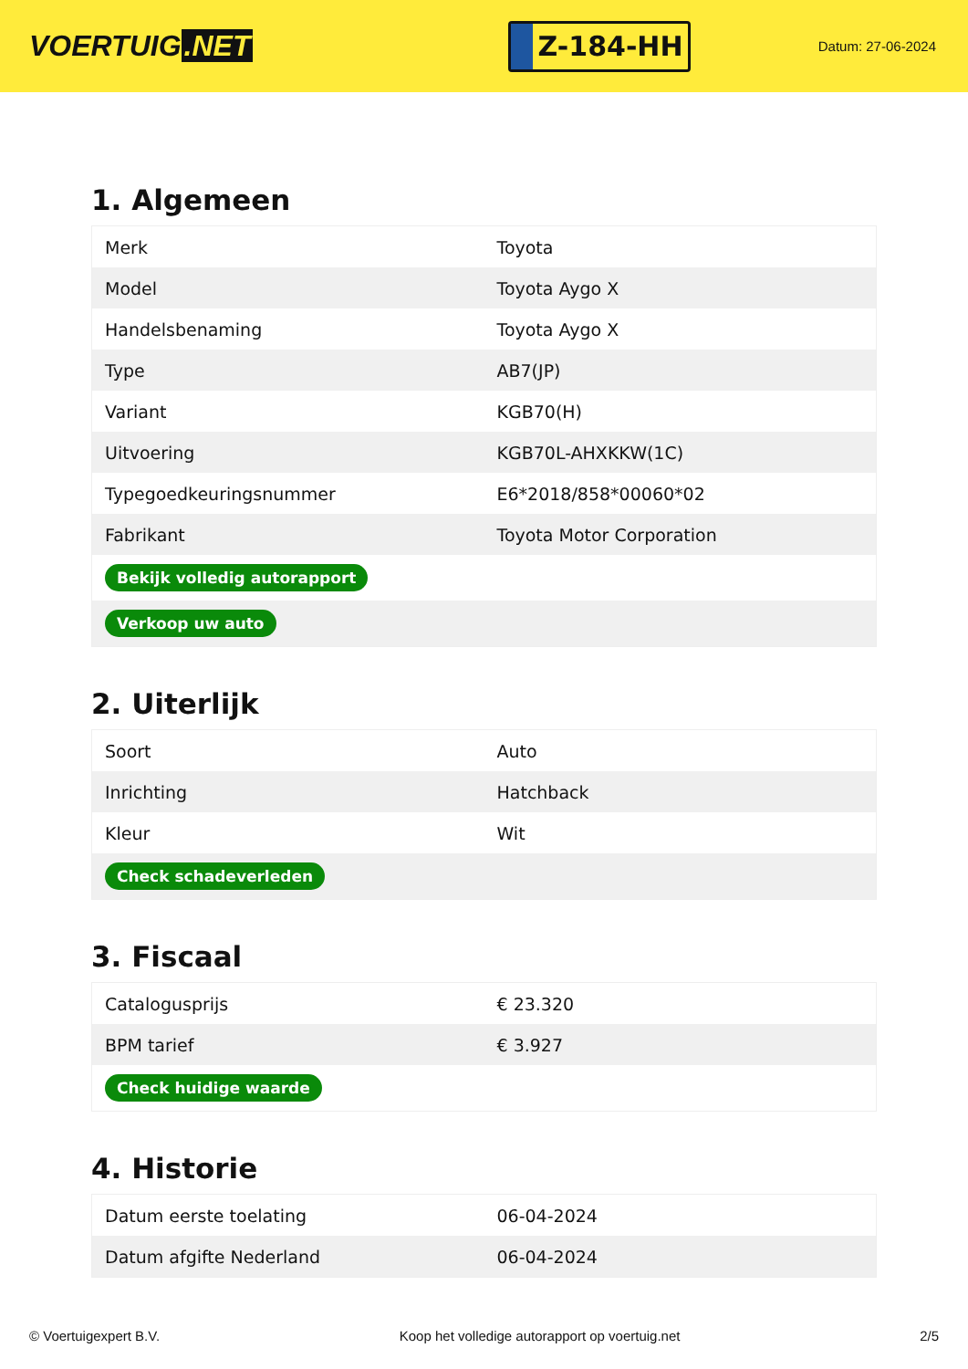VOERTUIG.NET
Z-184-HH
Datum: 27-06-2024
1. Algemeen
| Merk | Toyota |
| Model | Toyota Aygo X |
| Handelsbenaming | Toyota Aygo X |
| Type | AB7(JP) |
| Variant | KGB70(H) |
| Uitvoering | KGB70L-AHXKKW(1C) |
| Typegoedkeuringsnummer | E6*2018/858*00060*02 |
| Fabrikant | Toyota Motor Corporation |
| Bekijk volledig autorapport | |
| Verkoop uw auto | |
2. Uiterlijk
| Soort | Auto |
| Inrichting | Hatchback |
| Kleur | Wit |
| Check schadeverleden | |
3. Fiscaal
| Catalogusprijs | € 23.320 |
| BPM tarief | € 3.927 |
| Check huidige waarde | |
4. Historie
| Datum eerste toelating | 06-04-2024 |
| Datum afgifte Nederland | 06-04-2024 |
© Voertuigexpert B.V. Koop het volledige autorapport op voertuig.net 2/5